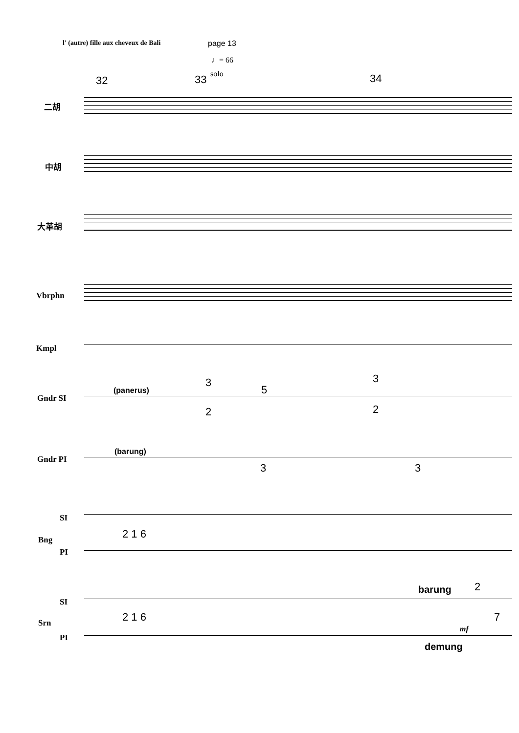l' (autre) fille aux cheveux de Bali
page 13
♩= 66
32 33 solo 34
二胡
中胡
大革胡
Vbrphn
Kmpl
Gndr SI
(panerus)
3
2
5
3
2
Gndr PI
(barung)
3 3
SI
Bng
PI
2 1 6
barung 2
SI
Srn
PI
2 1 6 7
mf
demung